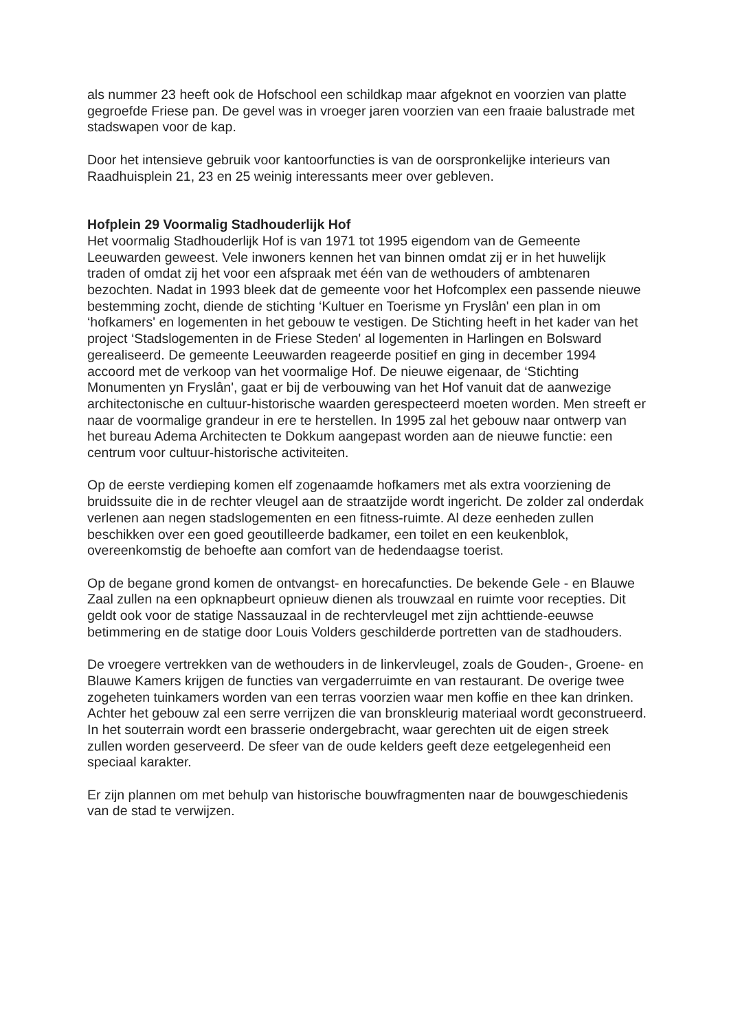als nummer 23 heeft ook de Hofschool een schildkap maar afgeknot en voorzien van platte gegroefde Friese pan. De gevel was in vroeger jaren voorzien van een fraaie balustrade met stadswapen voor de kap.
Door het intensieve gebruik voor kantoorfuncties is van de oorspronkelijke interieurs van Raadhuisplein 21, 23 en 25 weinig interessants meer over gebleven.
Hofplein 29 Voormalig Stadhouderlijk Hof
Het voormalig Stadhouderlijk Hof is van 1971 tot 1995 eigendom van de Gemeente Leeuwarden geweest. Vele inwoners kennen het van binnen omdat zij er in het huwelijk traden of omdat zij het voor een afspraak met één van de wethouders of ambtenaren bezochten. Nadat in 1993 bleek dat de gemeente voor het Hofcomplex een passende nieuwe bestemming zocht, diende de stichting ‘Kultuer en Toerisme yn Fryslân' een plan in om ‘hofkamers' en logementen in het gebouw te vestigen. De Stichting heeft in het kader van het project ‘Stadslogementen in de Friese Steden' al logementen in Harlingen en Bolsward gerealiseerd. De gemeente Leeuwarden reageerde positief en ging in december 1994 accoord met de verkoop van het voormalige Hof. De nieuwe eigenaar, de ‘Stichting Monumenten yn Fryslân', gaat er bij de verbouwing van het Hof vanuit dat de aanwezige architectonische en cultuur-historische waarden gerespecteerd moeten worden. Men streeft er naar de voormalige grandeur in ere te herstellen. In 1995 zal het gebouw naar ontwerp van het bureau Adema Architecten te Dokkum aangepast worden aan de nieuwe functie: een centrum voor cultuur-historische activiteiten.
Op de eerste verdieping komen elf zogenaamde hofkamers met als extra voorziening de bruidssuite die in de rechter vleugel aan de straatzijde wordt ingericht. De zolder zal onderdak verlenen aan negen stadslogementen en een fitness-ruimte. Al deze eenheden zullen beschikken over een goed geoutilleerde badkamer, een toilet en een keukenblok, overeenkomstig de behoefte aan comfort van de hedendaagse toerist.
Op de begane grond komen de ontvangst- en horecafuncties. De bekende Gele - en Blauwe Zaal zullen na een opknapbeurt opnieuw dienen als trouwzaal en ruimte voor recepties. Dit geldt ook voor de statige Nassauzaal in de rechtervleugel met zijn achttiende-eeuwse betimmering en de statige door Louis Volders geschilderde portretten van de stadhouders.
De vroegere vertrekken van de wethouders in de linkervleugel, zoals de Gouden-, Groene- en Blauwe Kamers krijgen de functies van vergaderruimte en van restaurant. De overige twee zogeheten tuinkamers worden van een terras voorzien waar men koffie en thee kan drinken. Achter het gebouw zal een serre verrijzen die van bronskleurig materiaal wordt geconstrueerd. In het souterrain wordt een brasserie ondergebracht, waar gerechten uit de eigen streek zullen worden geserveerd. De sfeer van de oude kelders geeft deze eetgelegenheid een speciaal karakter.
Er zijn plannen om met behulp van historische bouwfragmenten naar de bouwgeschiedenis van de stad te verwijzen.